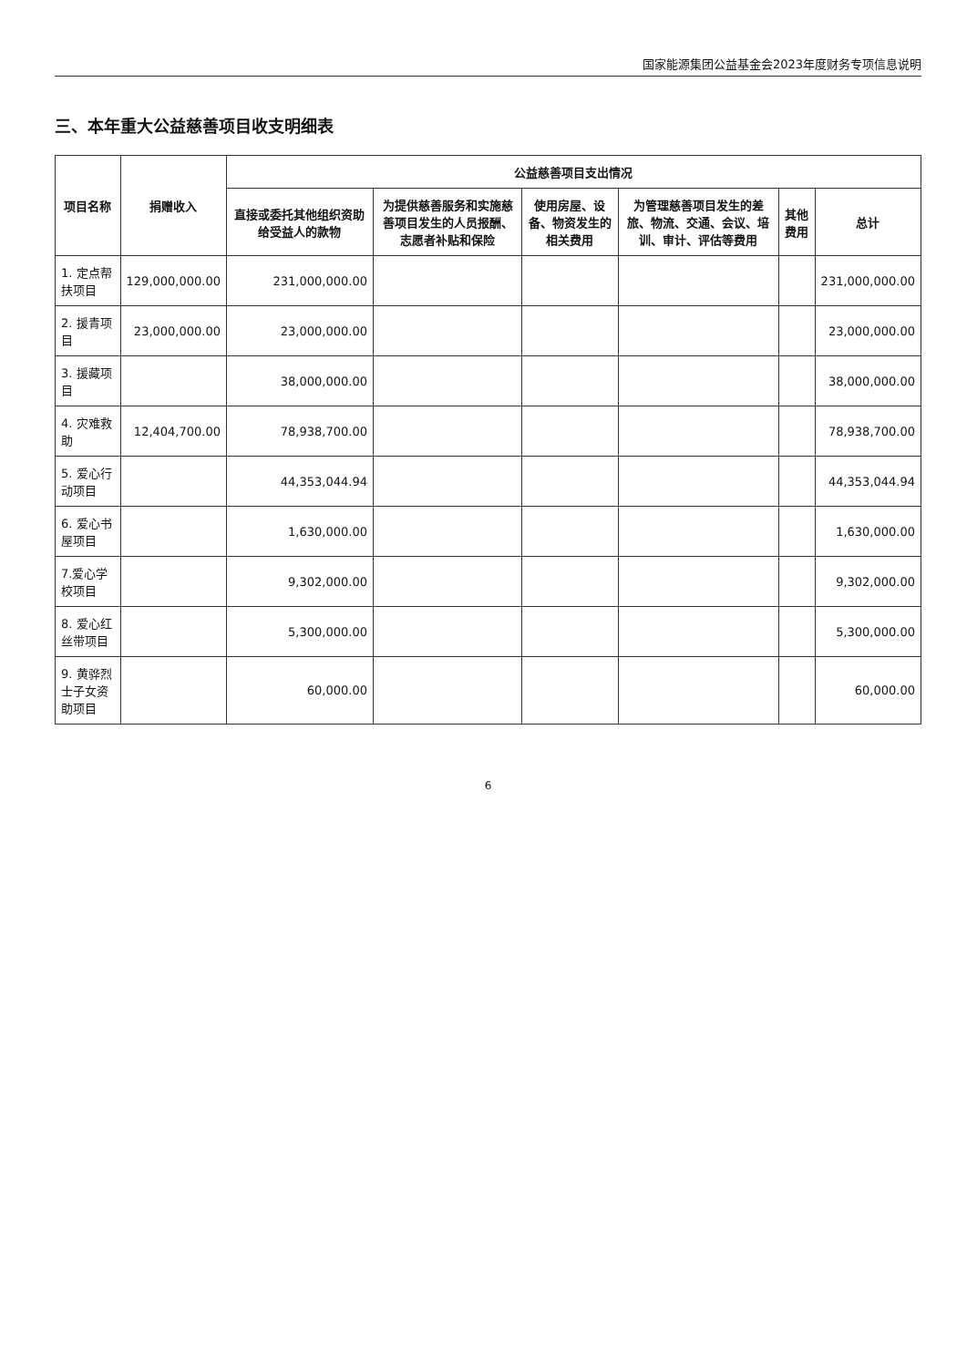国家能源集团公益基金会2023年度财务专项信息说明
三、本年重大公益慈善项目收支明细表
| 项目名称 | 捐赠收入 | 公益慈善项目支出情况 | | | | | |
| --- | --- | --- | --- | --- | --- | --- | --- |
| | | 直接或委托其他组织资助给受益人的款物 | 为提供慈善服务和实施慈善项目发生的人员报酬、志愿者补贴和保险 | 使用房屋、设备、物资发生的相关费用 | 为管理慈善项目发生的差旅、物流、交通、会议、培训、审计、评估等费用 | 其他费用 | 总计 |
| 1. 定点帮扶项目 | 129,000,000.00 | 231,000,000.00 | | | | | 231,000,000.00 |
| 2. 援青项目 | 23,000,000.00 | 23,000,000.00 | | | | | 23,000,000.00 |
| 3. 援藏项目 | | 38,000,000.00 | | | | | 38,000,000.00 |
| 4. 灾难救助 | 12,404,700.00 | 78,938,700.00 | | | | | 78,938,700.00 |
| 5. 爱心行动项目 | | 44,353,044.94 | | | | | 44,353,044.94 |
| 6. 爱心书屋项目 | | 1,630,000.00 | | | | | 1,630,000.00 |
| 7.爱心学校项目 | | 9,302,000.00 | | | | | 9,302,000.00 |
| 8. 爱心红丝带项目 | | 5,300,000.00 | | | | | 5,300,000.00 |
| 9. 黄骅烈士子女资助项目 | | 60,000.00 | | | | | 60,000.00 |
6